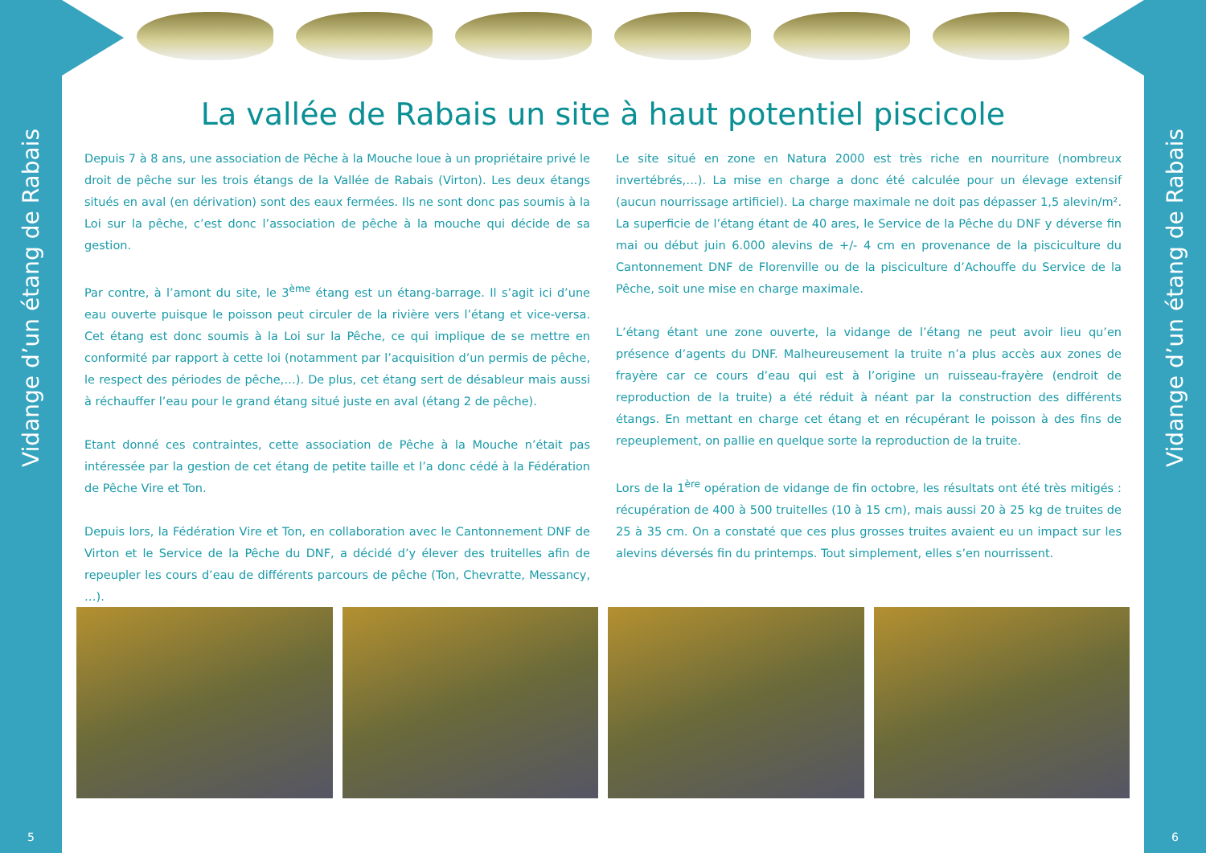Vidange d’un étang de Rabais
Vidange d’un étang de Rabais
5 6
La vallée de Rabais un site à haut potentiel piscicole
Depuis 7 à 8 ans, une association de Pêche à la Mouche loue à un propriétaire privé le droit de pêche sur les trois étangs de la Vallée de Rabais (Virton). Les deux étangs situés en aval (en dérivation) sont des eaux fermées. Ils ne sont donc pas soumis à la Loi sur la pêche, c’est donc l’association de pêche à la mouche qui décide de sa gestion.
Par contre, à l’amont du site, le 3<sup>ème</sup> étang est un étang-barrage. Il s’agit ici d’une eau ouverte puisque le poisson peut circuler de la rivière vers l’étang et vice-versa. Cet étang est donc soumis à la Loi sur la Pêche, ce qui implique de se mettre en conformité par rapport à cette loi (notamment par l’acquisition d’un permis de pêche, le respect des périodes de pêche,…). De plus, cet étang sert de désableur mais aussi à réchauffer l’eau pour le grand étang situé juste en aval (étang 2 de pêche).
Etant donné ces contraintes, cette association de Pêche à la Mouche n’était pas intéressée par la gestion de cet étang de petite taille et l’a donc cédé à la Fédération de Pêche Vire et Ton.
Depuis lors, la Fédération Vire et Ton, en collaboration avec le Cantonnement DNF de Virton et le Service de la Pêche du DNF, a décidé d’y élever des truitelles afin de repeupler les cours d’eau de différents parcours de pêche (Ton, Chevratte, Messancy, …).
Le site situé en zone en Natura 2000 est très riche en nourriture (nombreux invertébrés,…). La mise en charge a donc été calculée pour un élevage extensif (aucun nourrissage artificiel). La charge maximale ne doit pas dépasser 1,5 alevin/m². La superficie de l’étang étant de 40 ares, le Service de la Pêche du DNF y déverse fin mai ou début juin 6.000 alevins de +/- 4 cm en provenance de la pisciculture du Cantonnement DNF de Florenville ou de la pisciculture d’Achouffe du Service de la Pêche, soit une mise en charge maximale.
L’étang étant une zone ouverte, la vidange de l’étang ne peut avoir lieu qu’en présence d’agents du DNF. Malheureusement la truite n’a plus accès aux zones de frayère car ce cours d’eau qui est à l’origine un ruisseau-frayère (endroit de reproduction de la truite) a été réduit à néant par la construction des différents étangs. En mettant en charge cet étang et en récupérant le poisson à des fins de repeuplement, on pallie en quelque sorte la reproduction de la truite.
Lors de la 1<sup>ère</sup> opération de vidange de fin octobre, les résultats ont été très mitigés : récupération de 400 à 500 truitelles (10 à 15 cm), mais aussi 20 à 25 kg de truites de 25 à 35 cm. On a constaté que ces plus grosses truites avaient eu un impact sur les alevins déversés fin du printemps. Tout simplement, elles s’en nourrissent.